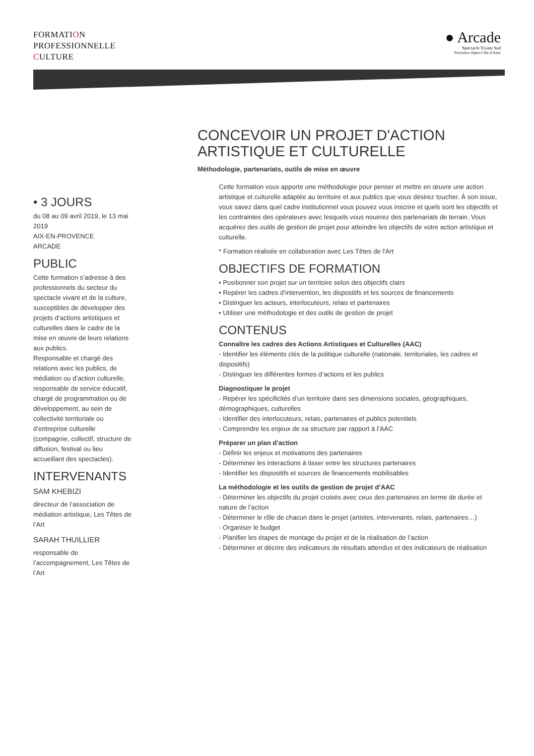FORMATION
PROFESSIONNELLE
CULTURE
● Arcade
Spectacle Vivant Sud
Provence-Alpes-Côte d'Azur
CONCEVOIR UN PROJET D'ACTION ARTISTIQUE ET CULTURELLE
Méthodologie, partenariats, outils de mise en œuvre
• 3 JOURS
du 08 au 09 avril 2019, le 13 mai 2019
AIX-EN-PROVENCE
ARCADE
PUBLIC
Cette formation s’adresse à des professionnels du secteur du spectacle vivant et de la culture, susceptibles de développer des projets d’actions artistiques et culturelles dans le cadre de la mise en œuvre de leurs relations aux publics.
Responsable et chargé des relations avec les publics, de médiation ou d’action culturelle, responsable de service éducatif, chargé de programmation ou de développement, au sein de collectivité territoriale ou d’entreprise culturelle (compagnie, collectif, structure de diffusion, festival ou lieu accueillant des spectacles).
INTERVENANTS
SAM KHEBIZI
directeur de l’association de médiation artistique, Les Têtes de l’Art
SARAH THUILLIER
responsable de l’accompagnement, Les Têtes de l’Art
Cette formation vous apporte une méthodologie pour penser et mettre en œuvre une action artistique et culturelle adaptée au territoire et aux publics que vous désirez toucher. À son issue, vous savez dans quel cadre institutionnel vous pouvez vous inscrire et quels sont les objectifs et les contraintes des opérateurs avec lesquels vous nouerez des partenariats de terrain. Vous acquérez des outils de gestion de projet pour atteindre les objectifs de votre action artistique et culturelle.
* Formation réalisée en collaboration avec Les Têtes de l'Art
OBJECTIFS DE FORMATION
• Positionner son projet sur un territoire selon des objectifs clairs
• Repérer les cadres d’intervention, les dispositifs et les sources de financements
• Distinguer les acteurs, interlocuteurs, relais et partenaires
• Utiliser une méthodologie et des outils de gestion de projet
CONTENUS
Connaître les cadres des Actions Artistiques et Culturelles (AAC)
- Identifier les éléments clés de la politique culturelle (nationale, territoriales, les cadres et dispositifs)
- Distinguer les différentes formes d’actions et les publics
Diagnostiquer le projet
- Repérer les spécificités d’un territoire dans ses dimensions sociales, géographiques, démographiques, culturelles
- Identifier des interlocuteurs, relais, partenaires et publics potentiels
- Comprendre les enjeux de sa structure par rapport à l’AAC
Préparer un plan d’action
- Définir les enjeux et motivations des partenaires
- Déterminer les interactions à tisser entre les structures partenaires
- Identifier les dispositifs et sources de financements mobilisables
La méthodologie et les outils de gestion de projet d’AAC
- Déterminer les objectifs du projet croisés avec ceux des partenaires en terme de durée et nature de l’action
- Déterminer le rôle de chacun dans le projet (artistes, intervenants, relais, partenaires…)
- Organiser le budget
- Planifier les étapes de montage du projet et de la réalisation de l’action
- Déterminer et décrire des indicateurs de résultats attendus et des indicateurs de réalisation